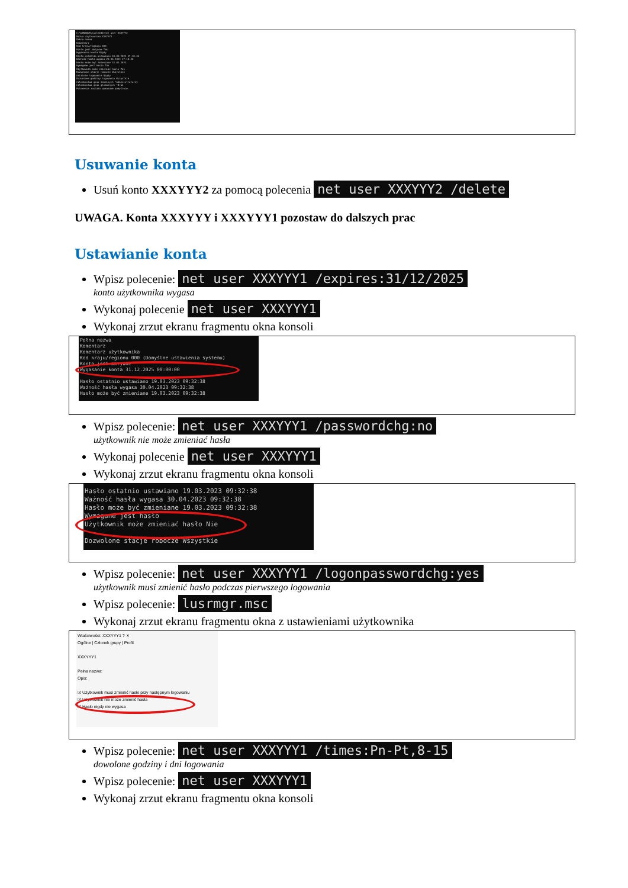C:\WINDOWS\system32>net user XXXYYY2
Nazwa użytkownika XXXYYY2
Pełna nazwa
Komentarz
Kod kraju/regionu 000
Konto jest aktywne Tak
Wygasanie konta Nigdy
Hasło ostatnio ustawiano 18.03.2023 17:10:46
Ważność hasła wygasa 29.04.2023 17:10:46
Hasło może być zmieniane 18.03.2023
Wymagane jest hasło Tak
Użytkownik może zmieniać hasło Tak
Dozwolone stacje robocze Wszystkie
Ostatnie logowanie Nigdy
Dozwolone godziny logowania Wszystkie
Członkostwa grup lokalnych *Administratorzy
Członkostwa grup globalnych *Brak
Polecenie zostało wykonane pomyślnie.
Usuwanie konta
Usuń konto XXXYYY2 za pomocą polecenia net user XXXYYY2 /delete
UWAGA. Konta XXXYYY i XXXYYY1 pozostaw do dalszych prac
Ustawianie konta
Wpisz polecenie: net user XXXYYY1 /expires:31/12/2025
konto użytkownika wygasa
Wykonaj polecenie net user XXXYYY1
Wykonaj zrzut ekranu fragmentu okna konsoli
Pełna nazwa
Komentarz
Komentarz użytkownika
Kod kraju/regionu 000 (Domyślne ustawienia systemu)
Konto jest aktywne
Wygasanie konta 31.12.2025 00:00:00
Hasło ostatnio ustawiano 19.03.2023 09:32:38
Ważność hasła wygasa 30.04.2023 09:32:38
Hasło może być zmieniane 19.03.2023 09:32:38
Wpisz polecenie: net user XXXYYY1 /passwordchg:no
użytkownik nie może zmieniać hasła
Wykonaj polecenie net user XXXYYY1
Wykonaj zrzut ekranu fragmentu okna konsoli
Hasło ostatnio ustawiano 19.03.2023 09:32:38
Ważność hasła wygasa 30.04.2023 09:32:38
Hasło może być zmieniane 19.03.2023 09:32:38
Wymagane jest hasło
Użytkownik może zmieniać hasło Nie
Dozwolone stacje robocze Wszystkie
Wpisz polecenie: net user XXXYYY1 /logonpasswordchg:yes
użytkownik musi zmienić hasło podczas pierwszego logowania
Wpisz polecenie: lusrmgr.msc
Wykonaj zrzut ekranu fragmentu okna z ustawieniami użytkownika
Właściwości: XXXYYY1 ? ✕
Ogólne | Członek grupy | Profil
XXXYYY1
Pełna nazwa:
Opis:
☑ Użytkownik musi zmienić hasło przy następnym logowaniu
☑ Użytkownik nie może zmienić hasła
☐ Hasło nigdy nie wygasa
Wpisz polecenie: net user XXXYYY1 /times:Pn-Pt,8-15
dowolone godziny i dni logowania
Wpisz polecenie: net user XXXYYY1
Wykonaj zrzut ekranu fragmentu okna konsoli